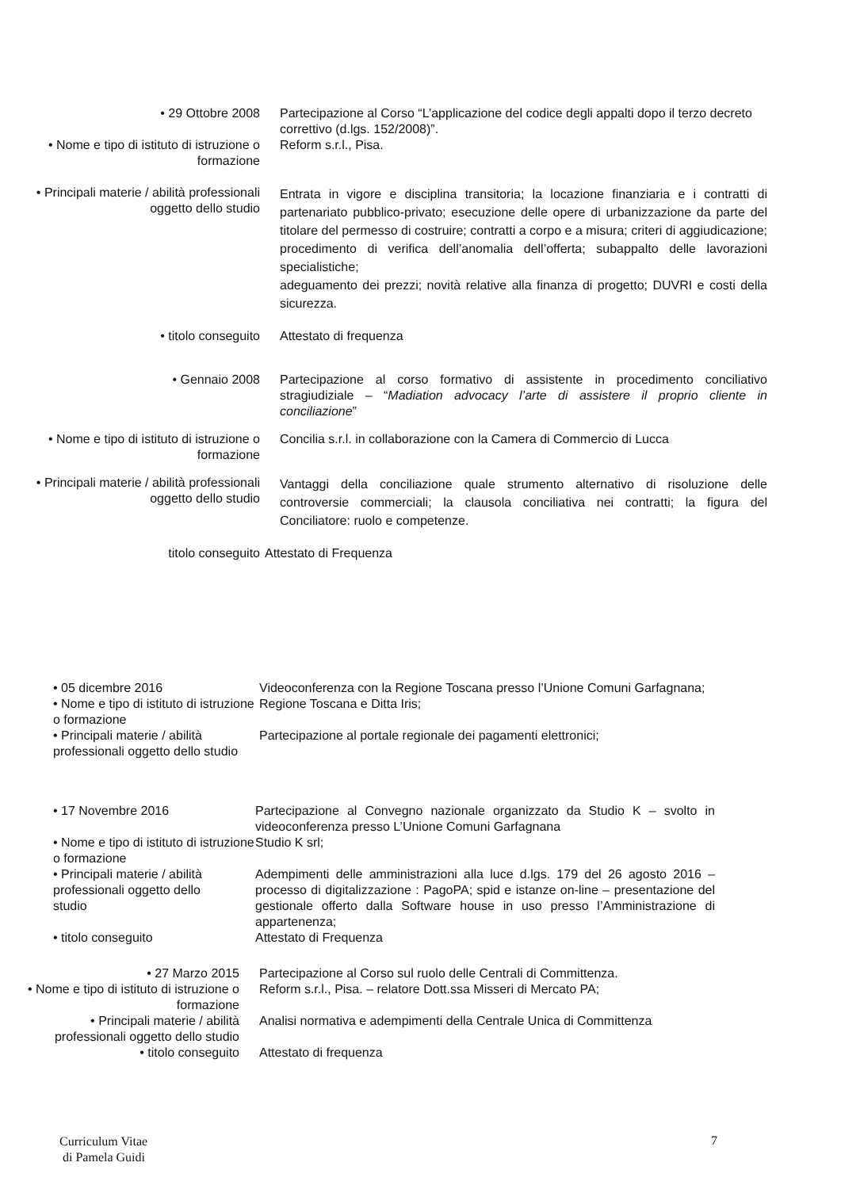• 29 Ottobre 2008 Partecipazione al Corso “L’applicazione del codice degli appalti dopo il terzo decreto
correttivo (d.lgs. 152/2008)”.
• Nome e tipo di istituto di istruzione o formazione
Reform s.r.l., Pisa.
• Principali materie / abilità professionali oggetto dello studio
Entrata in vigore e disciplina transitoria; la locazione finanziaria e i contratti di partenariato pubblico-privato; esecuzione delle opere di urbanizzazione da parte del titolare del permesso di costruire; contratti a corpo e a misura; criteri di aggiudicazione; procedimento di verifica dell’anomalia dell’offerta; subappalto delle lavorazioni specialistiche;
adeguamento dei prezzi; novità relative alla finanza di progetto; DUVRI e costi della sicurezza.
• titolo conseguito Attestato di frequenza
• Gennaio 2008 Partecipazione al corso formativo di assistente in procedimento conciliativo stragiudiziale – “Madiation advocacy l’arte di assistere il proprio cliente in conciliazione”
• Nome e tipo di istituto di istruzione o formazione
Concilia s.r.l. in collaborazione con la Camera di Commercio di Lucca
• Principali materie / abilità professionali oggetto dello studio
Vantaggi della conciliazione quale strumento alternativo di risoluzione delle controversie commerciali; la clausola conciliativa nei contratti; la figura del Conciliatore: ruolo e competenze.
titolo conseguito Attestato di Frequenza
• 05 dicembre 2016 Videoconferenza con la Regione Toscana presso l’Unione Comuni Garfagnana;
• Nome e tipo di istituto di istruzione o formazione
Regione Toscana e Ditta Iris;
• Principali materie / abilità professionali oggetto dello studio
Partecipazione al portale regionale dei pagamenti elettronici;
• 17 Novembre 2016 Partecipazione al Convegno nazionale organizzato da Studio K – svolto in videoconferenza presso L’Unione Comuni Garfagnana
• Nome e tipo di istituto di istruzione o formazione
Studio K srl;
• Principali materie / abilità professionali oggetto dello studio
Adempimenti delle amministrazioni alla luce d.lgs. 179 del 26 agosto 2016 – processo di digitalizzazione : PagoPA; spid e istanze on-line – presentazione del gestionale offerto dalla Software house in uso presso l’Amministrazione di appartenenza;
• titolo conseguito Attestato di Frequenza
• 27 Marzo 2015 Partecipazione al Corso sul ruolo delle Centrali di Committenza.
• Nome e tipo di istituto di istruzione o formazione
Reform s.r.l., Pisa. – relatore Dott.ssa Misseri di Mercato PA;
• Principali materie / abilità professionali oggetto dello studio
Analisi normativa e adempimenti della Centrale Unica di Committenza
• titolo conseguito Attestato di frequenza
Curriculum Vitae
di Pamela Guidi
7